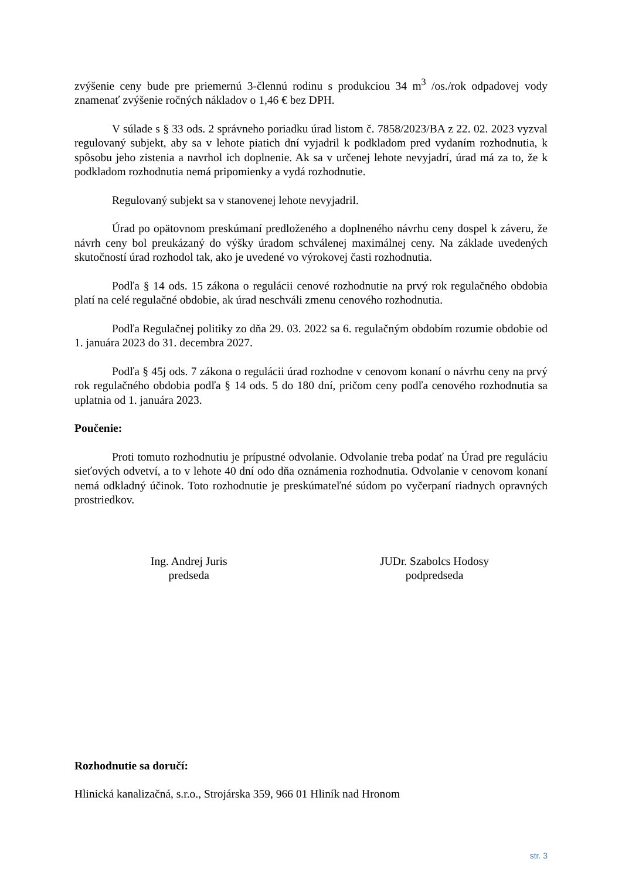zvýšenie ceny bude pre priemernú 3-člennú rodinu s produkciou 34 m<sup>3</sup> /os./rok odpadovej vody znamenať zvýšenie ročných nákladov o 1,46 € bez DPH.
V súlade s § 33 ods. 2 správneho poriadku úrad listom č. 7858/2023/BA z 22. 02. 2023 vyzval regulovaný subjekt, aby sa v lehote piatich dní vyjadril k podkladom pred vydaním rozhodnutia, k spôsobu jeho zistenia a navrhol ich doplnenie. Ak sa v určenej lehote nevyjadrí, úrad má za to, že k podkladom rozhodnutia nemá pripomienky a vydá rozhodnutie.
Regulovaný subjekt sa v stanovenej lehote nevyjadril.
Úrad po opätovnom preskúmaní predloženého a doplneného návrhu ceny dospel k záveru, že návrh ceny bol preukázaný do výšky úradom schválenej maximálnej ceny. Na základe uvedených skutočností úrad rozhodol tak, ako je uvedené vo výrokovej časti rozhodnutia.
Podľa § 14 ods. 15 zákona o regulácii cenové rozhodnutie na prvý rok regulačného obdobia platí na celé regulačné obdobie, ak úrad neschváli zmenu cenového rozhodnutia.
Podľa Regulačnej politiky zo dňa 29. 03. 2022 sa 6. regulačným obdobím rozumie obdobie od 1. januára 2023 do 31. decembra 2027.
Podľa § 45j ods. 7 zákona o regulácii úrad rozhodne v cenovom konaní o návrhu ceny na prvý rok regulačného obdobia podľa § 14 ods. 5 do 180 dní, pričom ceny podľa cenového rozhodnutia sa uplatnia od 1. januára 2023.
Poučenie:
Proti tomuto rozhodnutiu je prípustné odvolanie. Odvolanie treba podať na Úrad pre reguláciu sieťových odvetví, a to v lehote 40 dní odo dňa oznámenia rozhodnutia. Odvolanie v cenovom konaní nemá odkladný účinok. Toto rozhodnutie je preskúmateľné súdom po vyčerpaní riadnych opravných prostriedkov.
Ing. Andrej Juris
predseda
JUDr. Szabolcs Hodosy
podpredseda
Rozhodnutie sa doručí:
Hlinická kanalizačná, s.r.o., Strojárska 359, 966 01 Hliník nad Hronom
str. 3